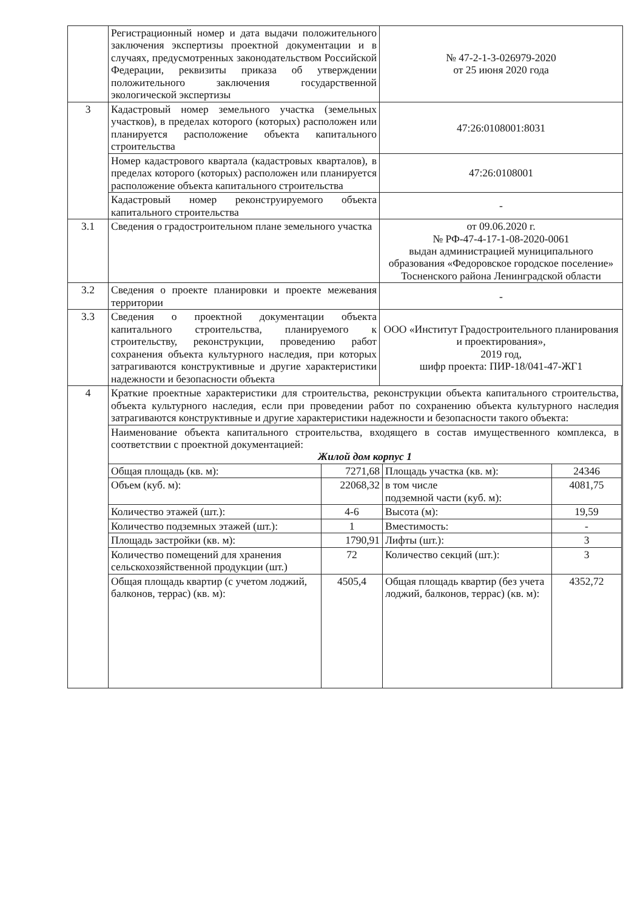| | Регистрационный номер и дата выдачи положительного заключения экспертизы проектной документации и в случаях, предусмотренных законодательством Российской Федерации, реквизиты приказа об утверждении положительного заключения государственной экологической экспертизы | № 47-2-1-3-026979-2020 от 25 июня 2020 года |
| 3 | Кадастровый номер земельного участка (земельных участков), в пределах которого (которых) расположен или планируется расположение объекта капитального строительства | 47:26:0108001:8031 |
| | Номер кадастрового квартала (кадастровых кварталов), в пределах которого (которых) расположен или планируется расположение объекта капитального строительства | 47:26:0108001 |
| | Кадастровый номер реконструируемого объекта капитального строительства | - |
| 3.1 | Сведения о градостроительном плане земельного участка | от 09.06.2020 г. № РФ-47-4-17-1-08-2020-0061 выдан администрацией муниципального образования «Федоровское городское поселение» Тосненского района Ленинградской области |
| 3.2 | Сведения о проекте планировки и проекте межевания территории | - |
| 3.3 | Сведения о проектной документации объекта капитального строительства, планируемого к строительству, реконструкции, проведению работ сохранения объекта культурного наследия, при которых затрагиваются конструктивные и другие характеристики надежности и безопасности объекта | ООО «Институт Градостроительного планирования и проектирования», 2019 год, шифр проекта: ПИР-18/041-47-ЖГ1 |
| 4 | / Краткие проектные характеристики для строительства, реконструкции объекта капитального строительства, объекта культурного наследия, если при проведении работ по сохранению объекта культурного наследия затрагиваются конструктивные и другие характеристики надежности и безопасности такого объекта: / / / / / Наименование объекта капитального строительства, входящего в состав имущественного комплекса, в соответствии с проектной документацией: Жилой дом корпус 1 / / / / / Общая площадь (кв. м): / 7271,68 / Площадь участка (кв. м): / 24346 / / Объем (куб. м): / 22068,32 / в том числе подземной части (куб. м): / 4081,75 / / Количество этажей (шт.): / 4-6 / Высота (м): / 19,59 / / Количество подземных этажей (шт.): / 1 / Вместимость: / - / / Площадь застройки (кв. м): / 1790,91 / Лифты (шт.): / 3 / / Количество помещений для хранения сельскохозяйственной продукции (шт.) / 72 / Количество секций (шт.): / 3 / / Общая площадь квартир (с учетом лоджий, балконов, террас) (кв. м): / 4505,4 / Общая площадь квартир (без учета лоджий, балконов, террас) (кв. м): / 4352,72 / | |